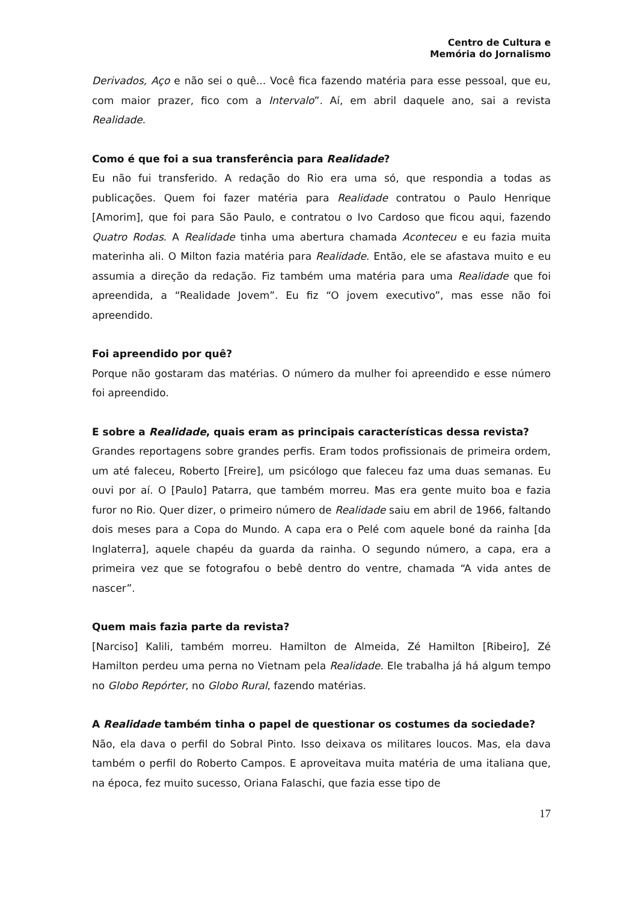Centro de Cultura e
Memória do Jornalismo
Derivados, Aço e não sei o quê... Você fica fazendo matéria para esse pessoal, que eu, com maior prazer, fico com a Intervalo”. Aí, em abril daquele ano, sai a revista Realidade.
Como é que foi a sua transferência para Realidade?
Eu não fui transferido. A redação do Rio era uma só, que respondia a todas as publicações. Quem foi fazer matéria para Realidade contratou o Paulo Henrique [Amorim], que foi para São Paulo, e contratou o Ivo Cardoso que ficou aqui, fazendo Quatro Rodas. A Realidade tinha uma abertura chamada Aconteceu e eu fazia muita materinha ali. O Milton fazia matéria para Realidade. Então, ele se afastava muito e eu assumia a direção da redação. Fiz também uma matéria para uma Realidade que foi apreendida, a “Realidade Jovem”. Eu fiz “O jovem executivo”, mas esse não foi apreendido.
Foi apreendido por quê?
Porque não gostaram das matérias. O número da mulher foi apreendido e esse número foi apreendido.
E sobre a Realidade, quais eram as principais características dessa revista?
Grandes reportagens sobre grandes perfis. Eram todos profissionais de primeira ordem, um até faleceu, Roberto [Freire], um psicólogo que faleceu faz uma duas semanas. Eu ouvi por aí. O [Paulo] Patarra, que também morreu. Mas era gente muito boa e fazia furor no Rio. Quer dizer, o primeiro número de Realidade saiu em abril de 1966, faltando dois meses para a Copa do Mundo. A capa era o Pelé com aquele boné da rainha [da Inglaterra], aquele chapéu da guarda da rainha. O segundo número, a capa, era a primeira vez que se fotografou o bebê dentro do ventre, chamada “A vida antes de nascer”.
Quem mais fazia parte da revista?
[Narciso] Kalili, também morreu. Hamilton de Almeida, Zé Hamilton [Ribeiro], Zé Hamilton perdeu uma perna no Vietnam pela Realidade. Ele trabalha já há algum tempo no Globo Repórter, no Globo Rural, fazendo matérias.
A Realidade também tinha o papel de questionar os costumes da sociedade?
Não, ela dava o perfil do Sobral Pinto. Isso deixava os militares loucos. Mas, ela dava também o perfil do Roberto Campos. E aproveitava muita matéria de uma italiana que, na época, fez muito sucesso, Oriana Falaschi, que fazia esse tipo de
17